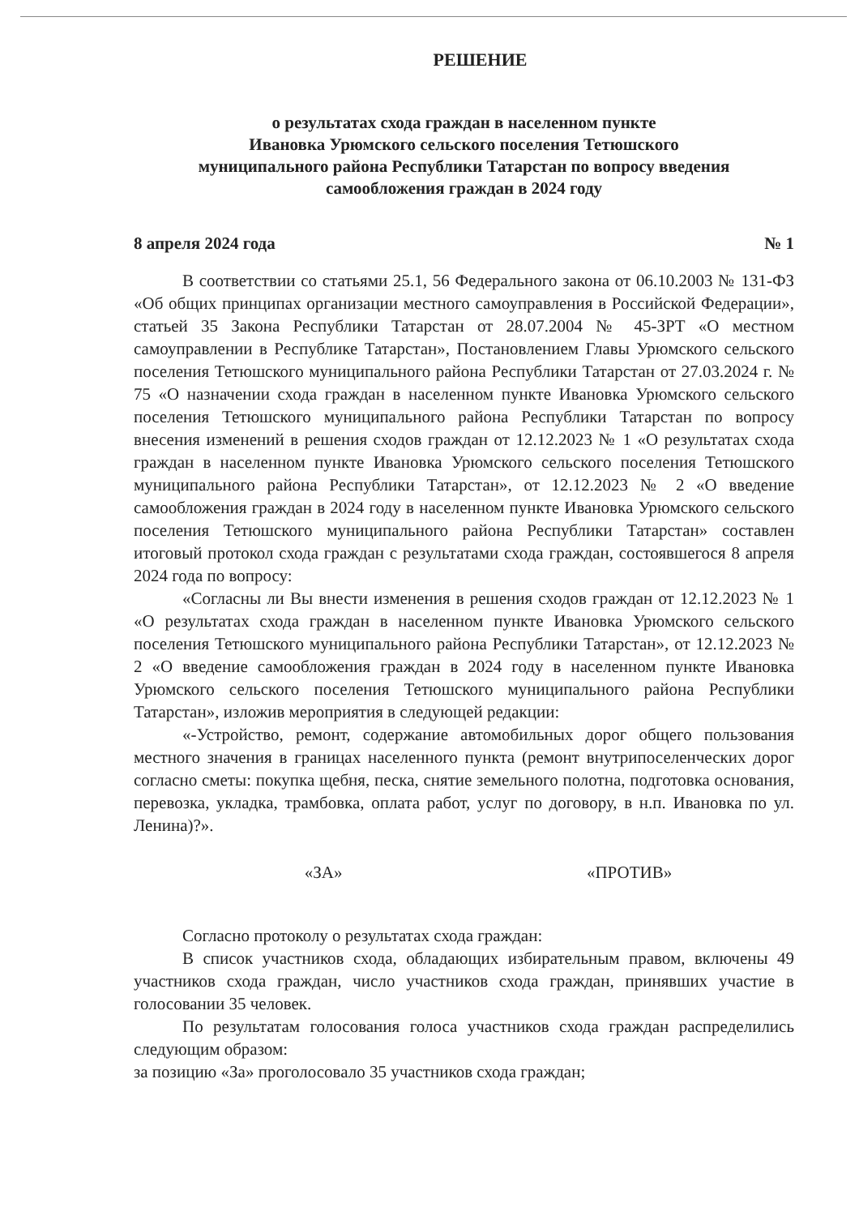РЕШЕНИЕ
о результатах схода граждан в населенном пункте
Ивановка Урюмского сельского поселения Тетюшского
муниципального района Республики Татарстан по вопросу введения
самообложения граждан в 2024 году
8 апреля 2024 года № 1
В соответствии со статьями 25.1, 56 Федерального закона от 06.10.2003 № 131-ФЗ «Об общих принципах организации местного самоуправления в Российской Федерации», статьей 35 Закона Республики Татарстан от 28.07.2004 № 45-ЗРТ «О местном самоуправлении в Республике Татарстан», Постановлением Главы Урюмского сельского поселения Тетюшского муниципального района Республики Татарстан от 27.03.2024 г. № 75 «О назначении схода граждан в населенном пункте Ивановка Урюмского сельского поселения Тетюшского муниципального района Республики Татарстан по вопросу внесения изменений в решения сходов граждан от 12.12.2023 № 1 «О результатах схода граждан в населенном пункте Ивановка Урюмского сельского поселения Тетюшского муниципального района Республики Татарстан», от 12.12.2023 № 2 «О введение самообложения граждан в 2024 году в населенном пункте Ивановка Урюмского сельского поселения Тетюшского муниципального района Республики Татарстан» составлен итоговый протокол схода граждан с результатами схода граждан, состоявшегося 8 апреля 2024 года по вопросу:
«Согласны ли Вы внести изменения в решения сходов граждан от 12.12.2023 № 1 «О результатах схода граждан в населенном пункте Ивановка Урюмского сельского поселения Тетюшского муниципального района Республики Татарстан», от 12.12.2023 № 2 «О введение самообложения граждан в 2024 году в населенном пункте Ивановка Урюмского сельского поселения Тетюшского муниципального района Республики Татарстан», изложив мероприятия в следующей редакции:
«-Устройство, ремонт, содержание автомобильных дорог общего пользования местного значения в границах населенного пункта (ремонт внутрипоселенческих дорог согласно сметы: покупка щебня, песка, снятие земельного полотна, подготовка основания, перевозка, укладка, трамбовка, оплата работ, услуг по договору, в н.п. Ивановка по ул. Ленина)?».
«ЗА» «ПРОТИВ»
Согласно протоколу о результатах схода граждан:
В список участников схода, обладающих избирательным правом, включены 49 участников схода граждан, число участников схода граждан, принявших участие в голосовании 35 человек.
По результатам голосования голоса участников схода граждан распределились следующим образом:
за позицию «За» проголосовало 35 участников схода граждан;